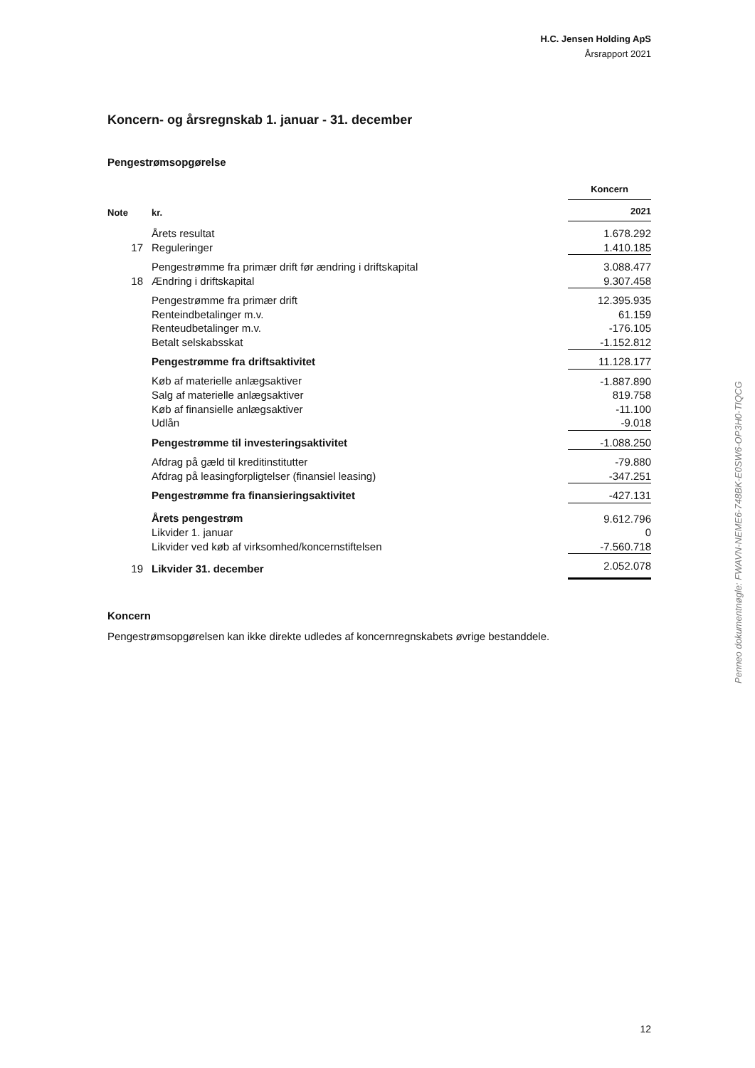H.C. Jensen Holding ApS
Årsrapport 2021
Koncern- og årsregnskab 1. januar - 31. december
Pengestrømsopgørelse
| | | Koncern |
| --- | --- | --- |
| Note | kr. | 2021 |
| | Årets resultat | 1.678.292 |
| 17 | Reguleringer | 1.410.185 |
| | Pengestrømme fra primær drift før ændring i driftskapital | 3.088.477 |
| 18 | Ændring i driftskapital | 9.307.458 |
| | Pengestrømme fra primær drift | 12.395.935 |
| | Renteindbetalinger m.v. | 61.159 |
| | Renteudbetalinger m.v. | -176.105 |
| | Betalt selskabsskat | -1.152.812 |
| | Pengestrømme fra driftsaktivitet | 11.128.177 |
| | Køb af materielle anlægsaktiver | -1.887.890 |
| | Salg af materielle anlægsaktiver | 819.758 |
| | Køb af finansielle anlægsaktiver | -11.100 |
| | Udlån | -9.018 |
| | Pengestrømme til investeringsaktivitet | -1.088.250 |
| | Afdrag på gæld til kreditinstitutter | -79.880 |
| | Afdrag på leasingforpligtelser (finansiel leasing) | -347.251 |
| | Pengestrømme fra finansieringsaktivitet | -427.131 |
| | Årets pengestrøm | 9.612.796 |
| | Likvider 1. januar | 0 |
| | Likvider ved køb af virksomhed/koncernstiftelsen | -7.560.718 |
| 19 | Likvider 31. december | 2.052.078 |
Koncern
Pengestrømsopgørelsen kan ikke direkte udledes af koncernregnskabets øvrige bestanddele.
Penneo dokumentnøgle: FWAVN-NEME6-748BK-E0SW6-OP3H0-TIQCG
12